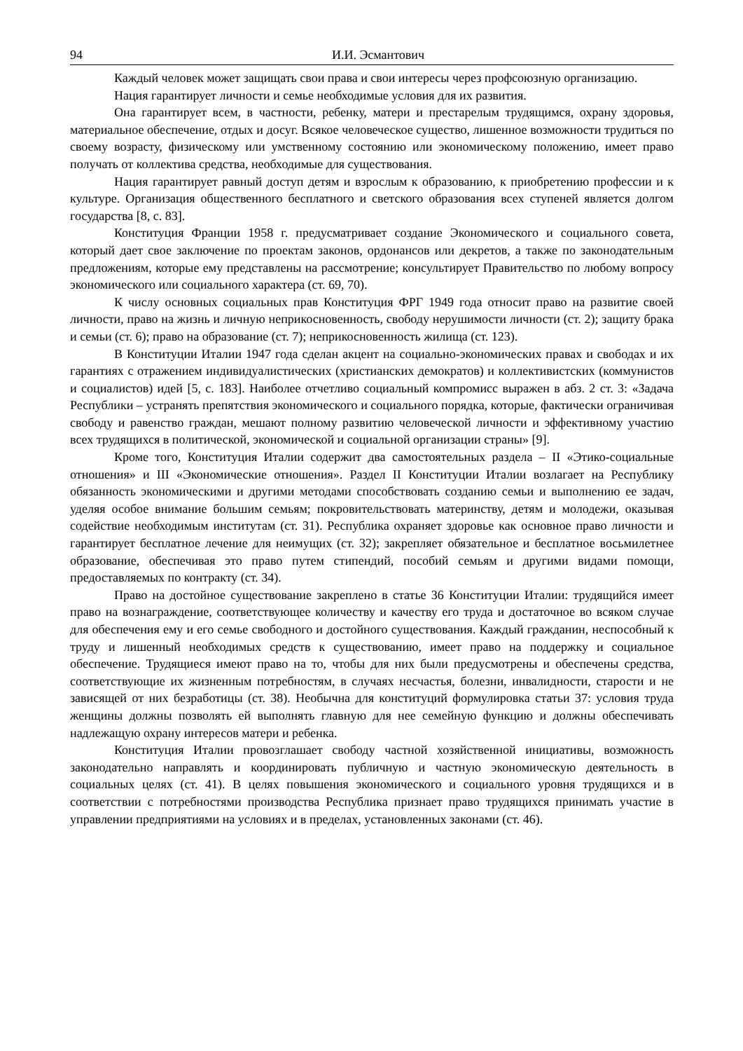94 И.И. Эсмантович
Каждый человек может защищать свои права и свои интересы через профсоюзную организацию.
Нация гарантирует личности и семье необходимые условия для их развития.
Она гарантирует всем, в частности, ребенку, матери и престарелым трудящимся, охрану здоровья, материальное обеспечение, отдых и досуг. Всякое человеческое существо, лишенное возможности трудиться по своему возрасту, физическому или умственному состоянию или экономическому положению, имеет право получать от коллектива средства, необходимые для существования.
Нация гарантирует равный доступ детям и взрослым к образованию, к приобретению профессии и к культуре. Организация общественного бесплатного и светского образования всех ступеней является долгом государства [8, с. 83].
Конституция Франции 1958 г. предусматривает создание Экономического и социального совета, который дает свое заключение по проектам законов, ордонансов или декретов, а также по законодательным предложениям, которые ему представлены на рассмотрение; консультирует Правительство по любому вопросу экономического или социального характера (ст. 69, 70).
К числу основных социальных прав Конституция ФРГ 1949 года относит право на развитие своей личности, право на жизнь и личную неприкосновенность, свободу нерушимости личности (ст. 2); защиту брака и семьи (ст. 6); право на образование (ст. 7); неприкосновенность жилища (ст. 123).
В Конституции Италии 1947 года сделан акцент на социально-экономических правах и свободах и их гарантиях с отражением индивидуалистических (христианских демократов) и коллективистских (коммунистов и социалистов) идей [5, с. 183]. Наиболее отчетливо социальный компромисс выражен в абз. 2 ст. 3: «Задача Республики – устранять препятствия экономического и социального порядка, которые, фактически ограничивая свободу и равенство граждан, мешают полному развитию человеческой личности и эффективному участию всех трудящихся в политической, экономической и социальной организации страны» [9].
Кроме того, Конституция Италии содержит два самостоятельных раздела – II «Этико-социальные отношения» и III «Экономические отношения». Раздел II Конституции Италии возлагает на Республику обязанность экономическими и другими методами способствовать созданию семьи и выполнению ее задач, уделяя особое внимание большим семьям; покровительствовать материнству, детям и молодежи, оказывая содействие необходимым институтам (ст. 31). Республика охраняет здоровье как основное право личности и гарантирует бесплатное лечение для неимущих (ст. 32); закрепляет обязательное и бесплатное восьмилетнее образование, обеспечивая это право путем стипендий, пособий семьям и другими видами помощи, предоставляемых по контракту (ст. 34).
Право на достойное существование закреплено в статье 36 Конституции Италии: трудящийся имеет право на вознаграждение, соответствующее количеству и качеству его труда и достаточное во всяком случае для обеспечения ему и его семье свободного и достойного существования. Каждый гражданин, неспособный к труду и лишенный необходимых средств к существованию, имеет право на поддержку и социальное обеспечение. Трудящиеся имеют право на то, чтобы для них были предусмотрены и обеспечены средства, соответствующие их жизненным потребностям, в случаях несчастья, болезни, инвалидности, старости и не зависящей от них безработицы (ст. 38). Необычна для конституций формулировка статьи 37: условия труда женщины должны позволять ей выполнять главную для нее семейную функцию и должны обеспечивать надлежащую охрану интересов матери и ребенка.
Конституция Италии провозглашает свободу частной хозяйственной инициативы, возможность законодательно направлять и координировать публичную и частную экономическую деятельность в социальных целях (ст. 41). В целях повышения экономического и социального уровня трудящихся и в соответствии с потребностями производства Республика признает право трудящихся принимать участие в управлении предприятиями на условиях и в пределах, установленных законами (ст. 46).